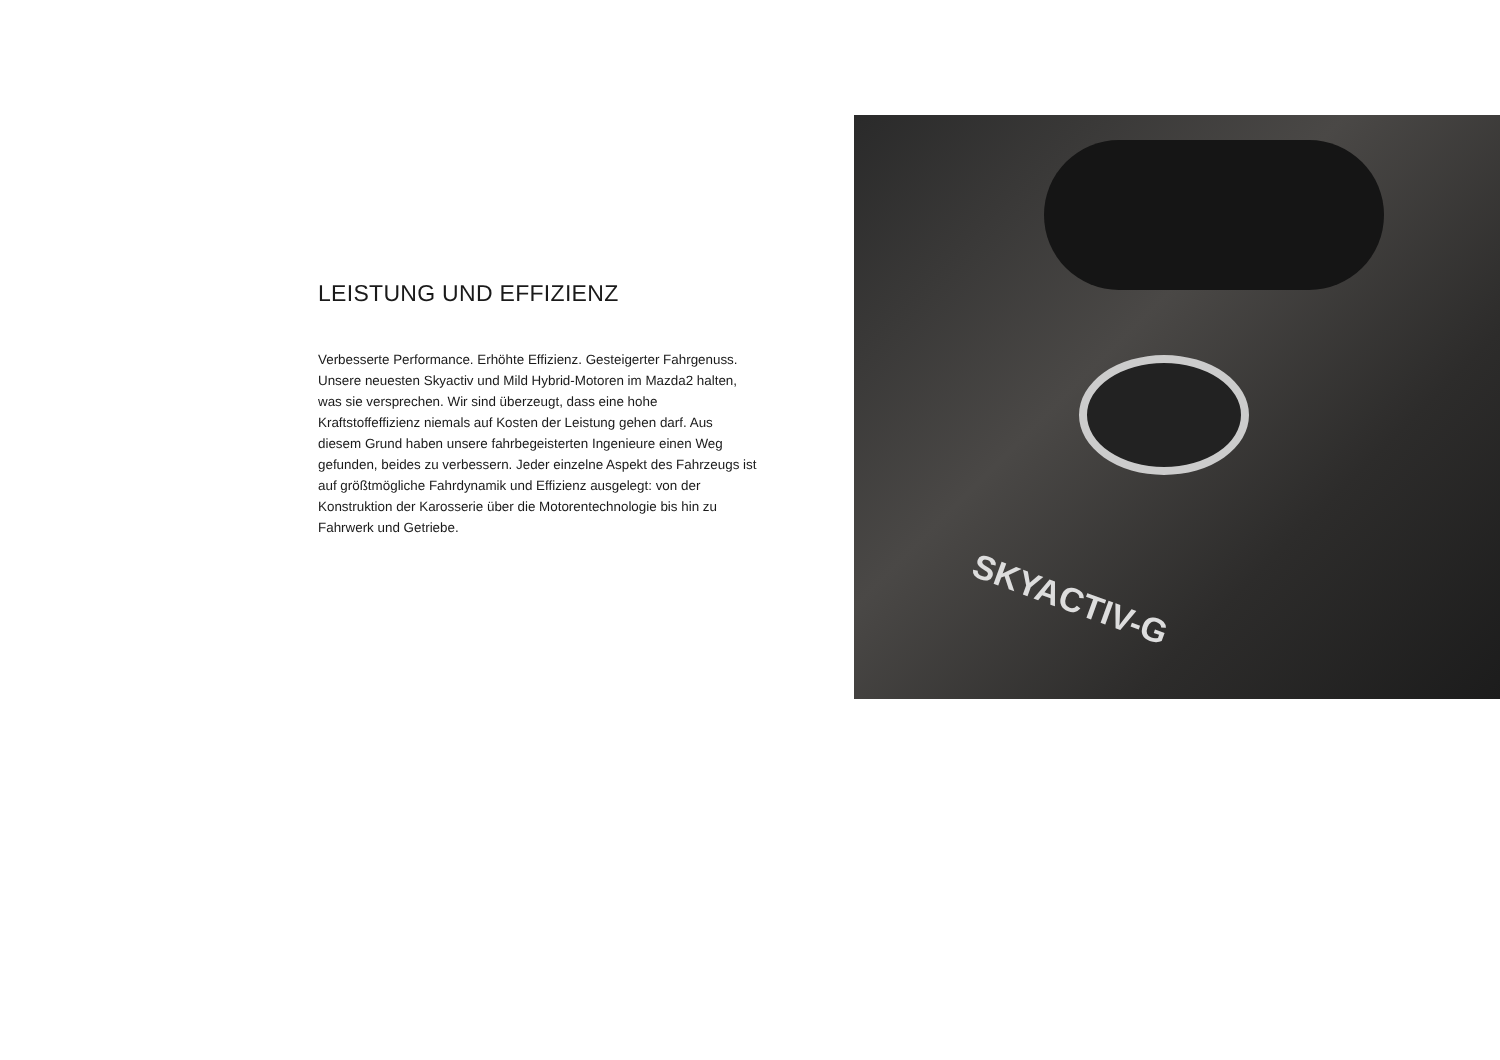LEISTUNG UND EFFIZIENZ
Verbesserte Performance. Erhöhte Effizienz. Gesteigerter Fahrgenuss. Unsere neuesten Skyactiv und Mild Hybrid-Motoren im Mazda2 halten, was sie versprechen. Wir sind überzeugt, dass eine hohe Kraftstoffeffizienz niemals auf Kosten der Leistung gehen darf. Aus diesem Grund haben unsere fahrbegeisterten Ingenieure einen Weg gefunden, beides zu verbessern. Jeder einzelne Aspekt des Fahrzeugs ist auf größtmögliche Fahrdynamik und Effizienz ausgelegt: von der Konstruktion der Karosserie über die Motorentechnologie bis hin zu Fahrwerk und Getriebe.
SKYACTIV-G